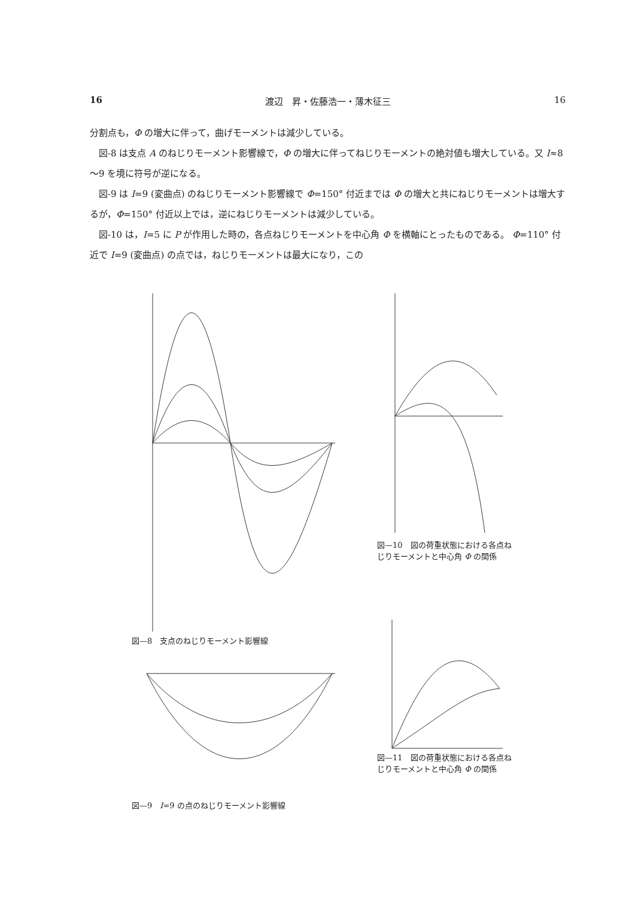16 渡辺　昇・佐藤浩一・薄木征三 16
分割点も，Φ の増大に伴って，曲げモーメントは減少している。
図-8 は支点 A のねじりモーメント影響線で，Φ の増大に伴ってねじりモーメントの絶対値も増大している。又 I≈8～9 を境に符号が逆になる。
図-9 は I=9 (変曲点) のねじりモーメント影響線で Φ=150° 付近までは Φ の増大と共にねじりモーメントは増大するが，Φ=150° 付近以上では，逆にねじりモーメントは減少している。
図-10 は，I=5 に P が作用した時の，各点ねじりモーメントを中心角 Φ を横軸にとったものである。 Φ=110° 付近で I=9 (変曲点) の点では，ねじりモーメントは最大になり，この
図—8　支点のねじりモーメント影響線
図—9　I=9 の点のねじりモーメント影響線
図—10　図の荷重状態における各点ねじりモーメントと中心角 Φ の関係
図—11　図の荷重状態における各点ねじりモーメントと中心角 Φ の関係